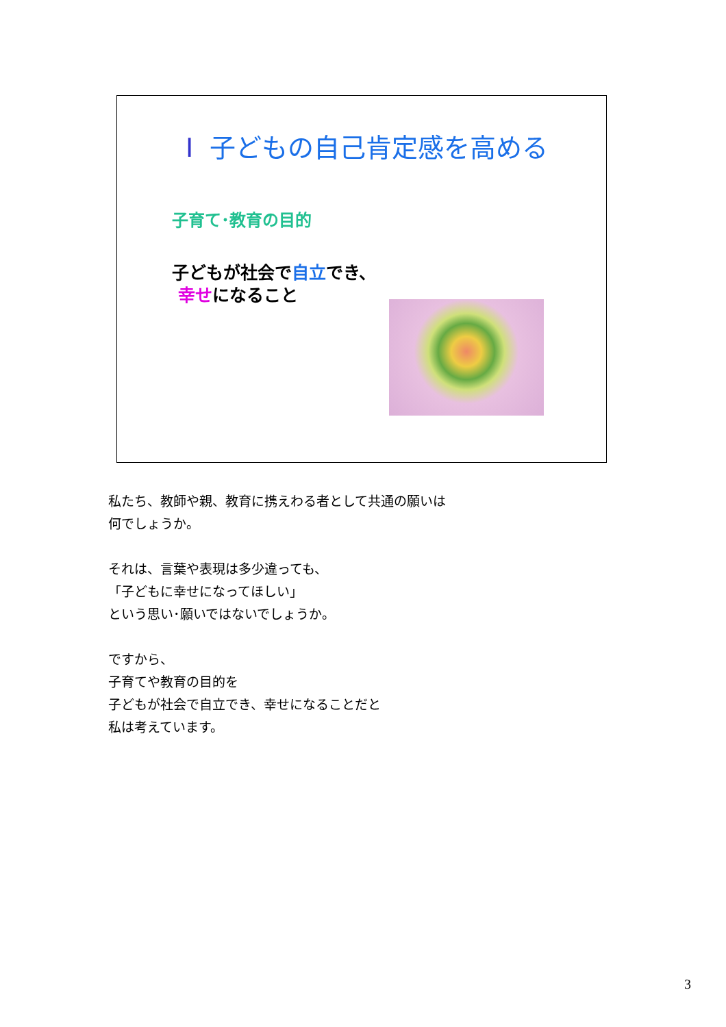Ⅰ 子どもの自己肯定感を高める
子育て･教育の目的
子どもが社会で自立でき、
幸せになること
私たち、教師や親、教育に携えわる者として共通の願いは
何でしょうか。
それは、言葉や表現は多少違っても、
「子どもに幸せになってほしい」
という思い･願いではないでしょうか。
ですから、
子育てや教育の目的を
子どもが社会で自立でき、幸せになることだと
私は考えています。
3